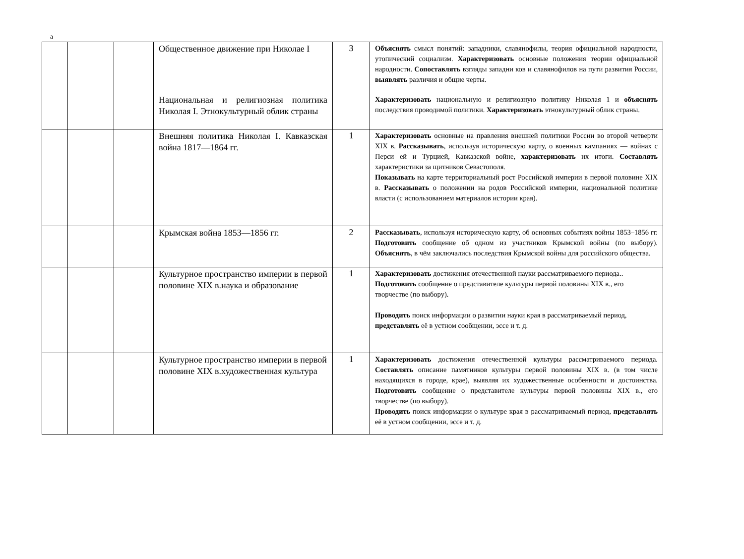а
| | | | Общественное движение при Николае I | 3 | Объяснять смысл понятий: западники, славянофилы, теория официальной народности, утопический социализм. Характеризовать основные положения теории официальной народности. Сопоставлять взгляды западни ков и славянофилов на пути развития России, выявлять различия и общие черты. |
| | | | Национальная и религиозная политика Николая I. Этнокультурный облик страны | | Характеризовать национальную и религиозную политику Николая 1 и объяснять последствия проводимой политики. Характеризовать этнокультурный облик страны. |
| | | | Внешняя политика Николая I. Кавказская война 1817—1864 гг. | 1 | Характеризовать основные на правления внешней политики России во второй четверти XIX в. Рассказывать , используя историческую карту, о военных кампаниях — войнах с Перси ей и Турцией, Кавказской войне, характеризовать их итоги. Составлять характеристики за щитников Севастополя. Показывать на карте территориальный рост Российской империи в первой половине XIX в. Рассказывать о положении на родов Российской империи, национальной политике власти (с использованием материалов истории края). |
| | | | Крымская война 1853—1856 гг. | 2 | Рассказывать , используя историческую карту, об основных событиях войны 1853–1856 гг. Подготовить сообщение об одном из участников Крымской войны (по выбору). Объяснять , в чём заключались последствия Крымской войны для российского общества. |
| | | | Культурное пространство империи в первой половине XIX в.наука и образование | 1 | Характеризовать достижения отечественной науки рассматриваемого периода.. Подготовить сообщение о представителе культуры первой половины XIX в., его творчестве (по выбору). Проводить поиск информации о развитии науки края в рассматриваемый период, представлять её в устном сообщении, эссе и т. д. |
| | | | Культурное пространство империи в первой половине XIX в.художественная культура | 1 | Характеризовать достижения отечественной культуры рассматриваемого периода. Составлять описание памятников культуры первой половины XIX в. (в том числе находящихся в городе, крае), выявляя их художественные особенности и достоинства. Подготовить сообщение о представителе культуры первой половины XIX в., его творчестве (по выбору). Проводить поиск информации о культуре края в рассматриваемый период, представлять её в устном сообщении, эссе и т. д. |